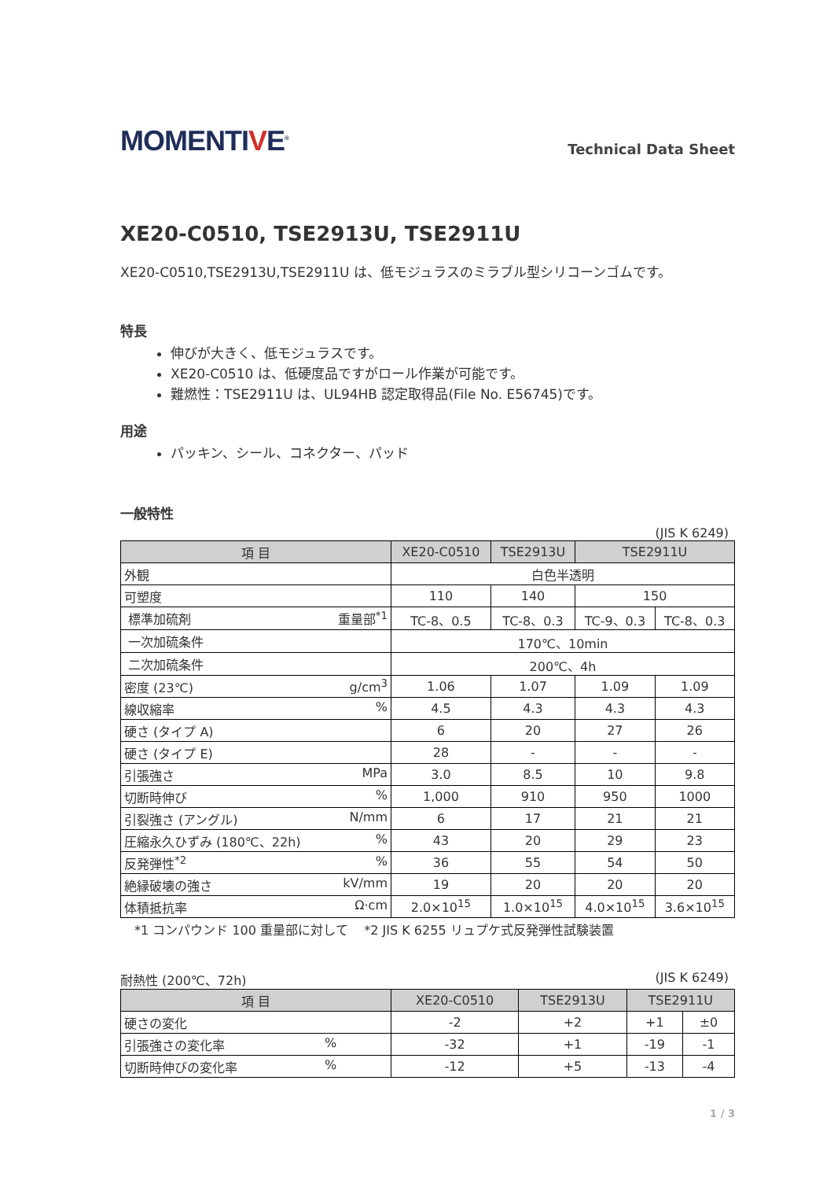MOMENTIVE<sup>®</sup>
Technical Data Sheet
XE20-C0510, TSE2913U, TSE2911U
XE20-C0510,TSE2913U,TSE2911U は、低モジュラスのミラブル型シリコーンゴムです。
特長
伸びが大きく、低モジュラスです。
XE20-C0510 は、低硬度品ですがロール作業が可能です。
難燃性：TSE2911U は、UL94HB 認定取得品(File No. E56745)です。
用途
パッキン、シール、コネクター、パッド
一般特性
(JIS K 6249)
| 項 目 | XE20-C0510 | TSE2913U | TSE2911U | |
| --- | --- | --- | --- | --- |
| 外観 | 白色半透明 | | | |
| 可塑度 | 110 | 140 | 150 | |
| 標準加硫剤 重量部<sup>*1</sup> | TC-8、0.5 | TC-8、0.3 | TC-9、0.3 | TC-8、0.3 |
| 一次加硫条件 | 170℃、10min | | | |
| 二次加硫条件 | 200℃、4h | | | |
| 密度 (23℃) g/cm<sup>3</sup> | 1.06 | 1.07 | 1.09 | 1.09 |
| 線収縮率 % | 4.5 | 4.3 | 4.3 | 4.3 |
| 硬さ (タイプ A) | 6 | 20 | 27 | 26 |
| 硬さ (タイプ E) | 28 | - | - | - |
| 引張強さ MPa | 3.0 | 8.5 | 10 | 9.8 |
| 切断時伸び % | 1,000 | 910 | 950 | 1000 |
| 引裂強さ (アングル) N/mm | 6 | 17 | 21 | 21 |
| 圧縮永久ひずみ (180℃、22h) % | 43 | 20 | 29 | 23 |
| 反発弾性<sup>*2</sup> % | 36 | 55 | 54 | 50 |
| 絶縁破壊の強さ kV/mm | 19 | 20 | 20 | 20 |
| 体積抵抗率 Ω·cm | 2.0×10<sup>15</sup> | 1.0×10<sup>15</sup> | 4.0×10<sup>15</sup> | 3.6×10<sup>15</sup> |
*1 コンパウンド 100 重量部に対して *2 JIS K 6255 リュプケ式反発弾性試験装置
耐熱性 (200℃、72h) (JIS K 6249)
| 項 目 | XE20-C0510 | TSE2913U | TSE2911U | |
| --- | --- | --- | --- | --- |
| 硬さの変化 | -2 | +2 | +1 | ±0 |
| 引張強さの変化率 % | -32 | +1 | -19 | -1 |
| 切断時伸びの変化率 % | -12 | +5 | -13 | -4 |
1 / 3